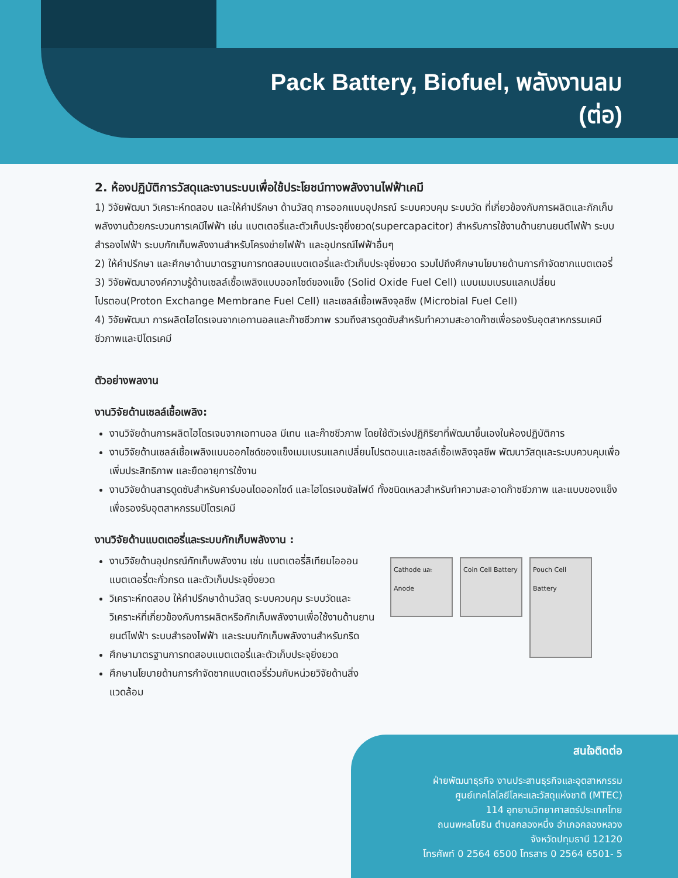Pack Battery, Biofuel, พลังงานลม
(ต่อ)
2. ห้องปฏิบัติการวัสดุและงานระบบเพื่อใช้ประโยชน์ทางพลังงานไฟฟ้าเคมี
1) วิจัยพัฒนา วิเคราะห์ทดสอบ และให้คำปรึกษา ด้านวัสดุ การออกแบบอุปกรณ์ ระบบควบคุม ระบบวัด ที่เกี่ยวข้องกับการผลิตและกักเก็บพลังงานด้วยกระบวนการเคมีไฟฟ้า เช่น แบตเตอรี่และตัวเก็บประจุยิ่งยวด(supercapacitor) สำหรับการใช้งานด้านยานยนต์ไฟฟ้า ระบบสำรองไฟฟ้า ระบบกักเก็บพลังงานสำหรับโครงข่ายไฟฟ้า และอุปกรณ์ไฟฟ้าอื่นๆ
2) ให้คำปรึกษา และศึกษาด้านมาตรฐานการทดสอบแบตเตอรี่และตัวเก็บประจุยิ่งยวด รวมไปถึงศึกษานโยบายด้านการกำจัดซากแบตเตอรี่
3) วิจัยพัฒนาองค์ความรู้ด้านเซลล์เชื้อเพลิงแบบออกไซด์ของแข็ง (Solid Oxide Fuel Cell) แบบเมมเบรนแลกเปลี่ยนโปรตอน(Proton Exchange Membrane Fuel Cell) และเซลล์เชื้อเพลิงจุลชีพ (Microbial Fuel Cell)
4) วิจัยพัฒนา การผลิตไฮโดรเจนจากเอทานอลและก๊าซชีวภาพ รวมถึงสารดูดซับสำหรับทำความสะอาดก๊าซเพื่อรองรับอุตสาหกรรมเคมีชีวภาพและปิโตรเคมี
ตัวอย่างพลงาน
งานวิจัยด้านเซลล์เชื้อเพลิง:
งานวิจัยด้านการผลิตไฮโดรเจนจากเอทานอล มีเทน และก๊าซชีวภาพ โดยใช้ตัวเร่งปฏิกิริยาที่พัฒนาขึ้นเองในห้องปฏิบัติการ
งานวิจัยด้านเซลล์เชื้อเพลิงแบบออกไซด์ของแข็งเมมเบรนแลกเปลี่ยนโปรตอนและเซลล์เชื้อเพลิงจุลชีพ พัฒนาวัสดุและระบบควบคุมเพื่อเพิ่มประสิทธิภาพ และยืดอายุการใช้งาน
งานวิจัยด้านสารดูดซับสำหรับคาร์บอนไดออกไซด์ และไฮโดรเจนซัลไฟด์ ทั้งชนิดเหลวสำหรับทำความสะอาดก๊าซชีวภาพ และแบบของแข็งเพื่อรองรับอุตสาหกรรมปิโตรเคมี
งานวิจัยด้านแบตเตอรี่และระบบกักเก็บพลังงาน :
งานวิจัยด้านอุปกรณ์กักเก็บพลังงาน เช่น แบตเตอรี่ลิเทียมไอออน แบตเตอรี่ตะกั่วกรด และตัวเก็บประจุยิ่งยวด
วิเคราะห์ทดสอบ ให้คำปรึกษาด้านวัสดุ ระบบควบคุม ระบบวัดและวิเคราะห์ที่เกี่ยวข้องกับการผลิตหรือกักเก็บพลังงานเพื่อใช้งานด้านยานยนต์ไฟฟ้า ระบบสำรองไฟฟ้า และระบบกักเก็บพลังงานสำหรับกริด
ศึกษามาตรฐานการทดสอบแบตเตอรี่และตัวเก็บประจุยิ่งยวด
ศึกษานโยบายด้านการกำจัดซากแบตเตอรี่ร่วมกับหน่วยวิจัยด้านสิ่งแวดล้อม
Cathode และ Anode
Coin Cell Battery
Pouch Cell Battery
สนใจติดต่อ
ฝ่ายพัฒนาธุรกิจ งานประสานธุรกิจและอุตสาหกรรม
ศูนย์เทคโลโลยีโลหะและวัสดุแห่งชาติ (MTEC)
114 อุทยานวิทยาศาสตร์ประเทศไทย
ถนนพหลโยธิน ตำบลคลองหนึ่ง อำเภอคลองหลวง
จังหวัดปทุมธานี 12120
โทรศัพท์ 0 2564 6500 โทรสาร 0 2564 6501- 5